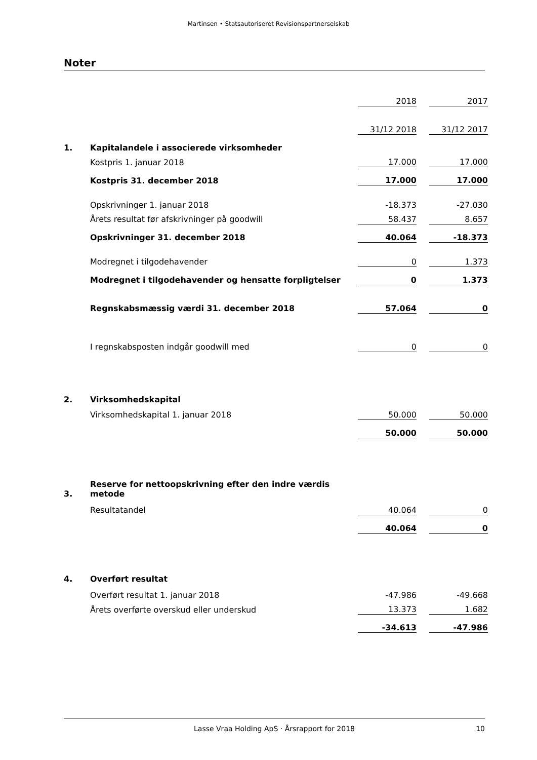Martinsen • Statsautoriseret Revisionspartnerselskab
Noter
| | | 2018 | | 2017 |
| | | 31/12 2018 | | 31/12 2017 |
| 1. | Kapitalandele i associerede virksomheder | | | |
| | Kostpris 1. januar 2018 | 17.000 | | 17.000 |
| | Kostpris 31. december 2018 | 17.000 | | 17.000 |
| | Opskrivninger 1. januar 2018 | -18.373 | | -27.030 |
| | Årets resultat før afskrivninger på goodwill | 58.437 | | 8.657 |
| | Opskrivninger 31. december 2018 | 40.064 | | -18.373 |
| | Modregnet i tilgodehavender | 0 | | 1.373 |
| | Modregnet i tilgodehavender og hensatte forpligtelser | 0 | | 1.373 |
| | Regnskabsmæssig værdi 31. december 2018 | 57.064 | | 0 |
| | I regnskabsposten indgår goodwill med | 0 | | 0 |
| 2. | Virksomhedskapital | | | |
| | Virksomhedskapital 1. januar 2018 | 50.000 | | 50.000 |
| | | 50.000 | | 50.000 |
| 3. | Reserve for nettoopskrivning efter den indre værdis metode | | | |
| | Resultatandel | 40.064 | | 0 |
| | | 40.064 | | 0 |
| 4. | Overført resultat | | | |
| | Overført resultat 1. januar 2018 | -47.986 | | -49.668 |
| | Årets overførte overskud eller underskud | 13.373 | | 1.682 |
| | | -34.613 | | -47.986 |
Lasse Vraa Holding ApS · Årsrapport for 2018 10